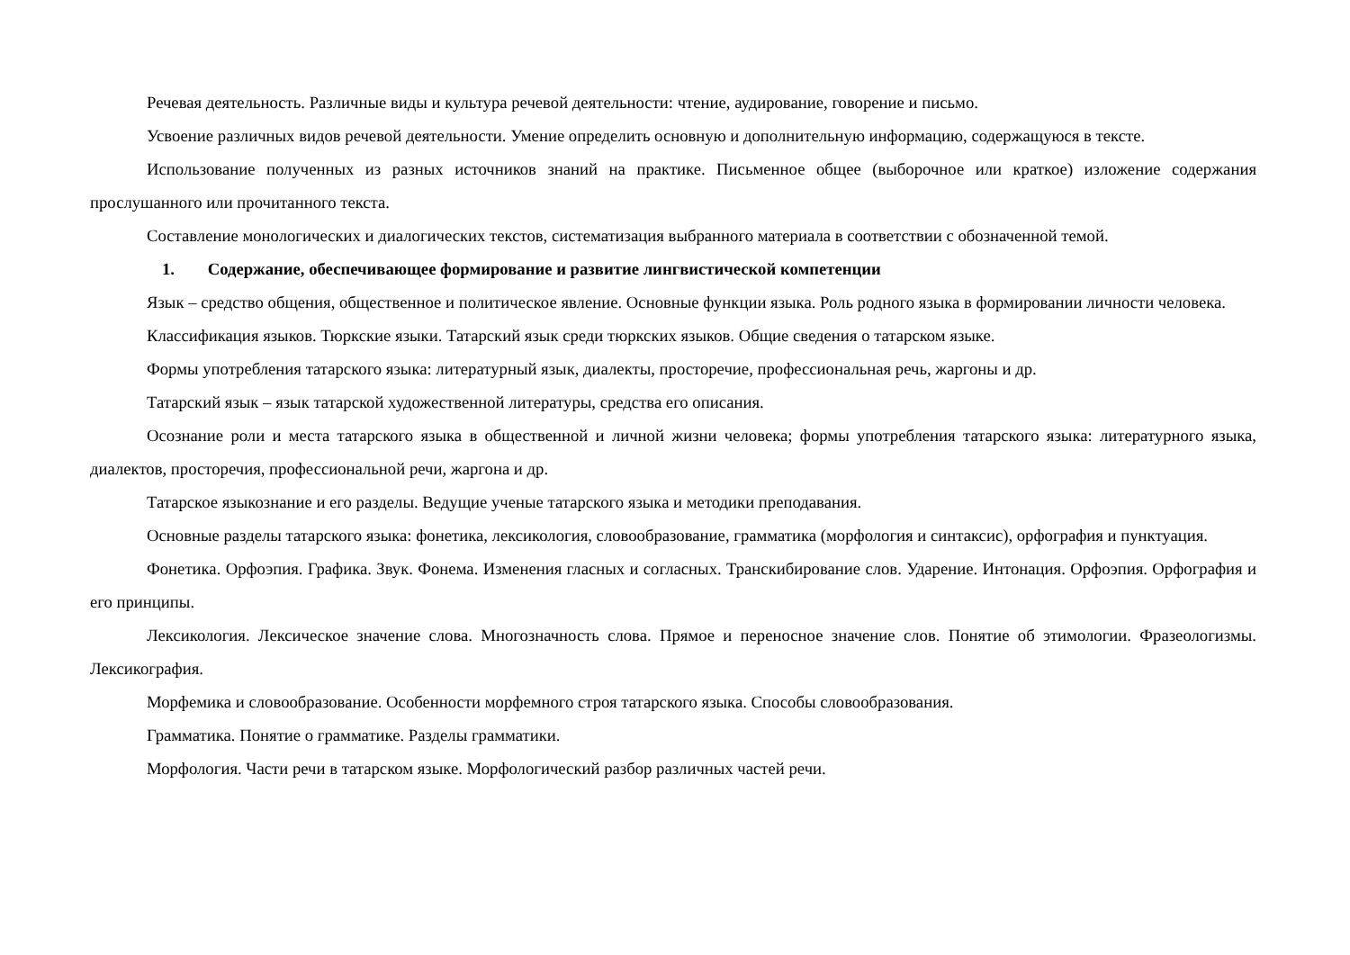Речевая деятельность. Различные виды и культура речевой деятельности: чтение, аудирование, говорение и письмо.
Усвоение различных видов речевой деятельности. Умение определить основную и дополнительную информацию, содержащуюся в тексте.
Использование полученных из разных источников знаний на практике. Письменное общее (выборочное или краткое) изложение содержания прослушанного или прочитанного текста.
Составление монологических и диалогических текстов, систематизация выбранного материала в соответствии с обозначенной темой.
1. Содержание, обеспечивающее формирование и развитие лингвистической компетенции
Язык – средство общения, общественное и политическое явление. Основные функции языка. Роль родного языка в формировании личности человека.
Классификация языков. Тюркские языки. Татарский язык среди тюркских языков. Общие сведения о татарском языке.
Формы употребления татарского языка: литературный язык, диалекты, просторечие, профессиональная речь, жаргоны и др.
Татарский язык – язык татарской художественной литературы, средства его описания.
Осознание роли и места татарского языка в общественной и личной жизни человека; формы употребления татарского языка: литературного языка, диалектов, просторечия, профессиональной речи, жаргона и др.
Татарское языкознание и его разделы. Ведущие ученые татарского языка и методики преподавания.
Основные разделы татарского языка: фонетика, лексикология, словообразование, грамматика (морфология и синтаксис), орфография и пунктуация.
Фонетика. Орфоэпия. Графика. Звук. Фонема. Изменения гласных и согласных. Транскибирование слов. Ударение. Интонация. Орфоэпия. Орфография и его принципы.
Лексикология. Лексическое значение слова. Многозначность слова. Прямое и переносное значение слов. Понятие об этимологии. Фразеологизмы. Лексикография.
Морфемика и словообразование. Особенности морфемного строя татарского языка. Способы словообразования.
Грамматика. Понятие о грамматике. Разделы грамматики.
Морфология. Части речи в татарском языке. Морфологический разбор различных частей речи.